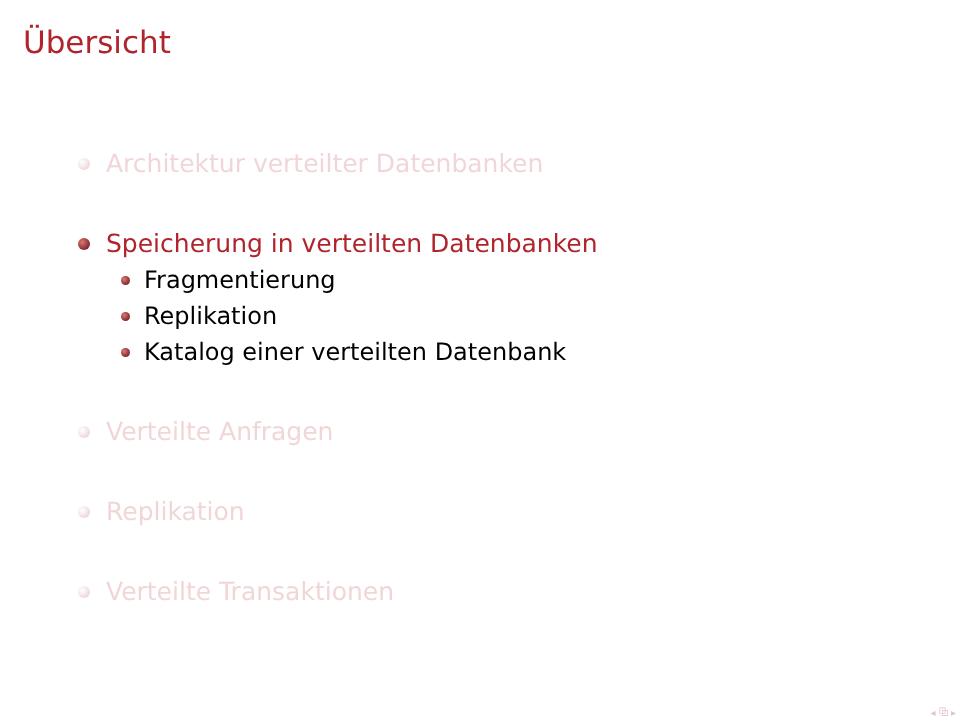Übersicht
Architektur verteilter Datenbanken
Speicherung in verteilten Datenbanken
Fragmentierung
Replikation
Katalog einer verteilten Datenbank
Verteilte Anfragen
Replikation
Verteilte Transaktionen
◂ ⧉ ▸